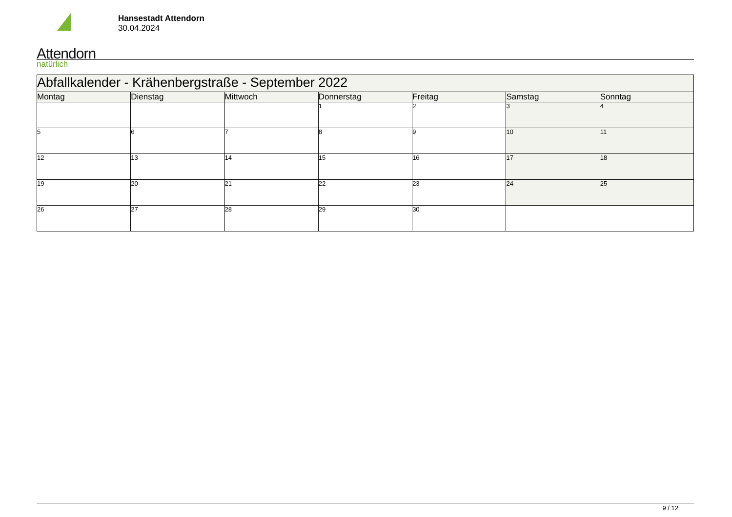Attendorn natürlich
Hansestadt Attendorn
30.04.2024
| Abfallkalender - Krähenbergstraße - September 2022 | | | | | | |
| Montag | Dienstag | Mittwoch | Donnerstag | Freitag | Samstag | Sonntag |
| | | | 1 | 2 | 3 | 4 |
| 5 | 6 | 7 | 8 | 9 | 10 | 11 |
| 12 | 13 | 14 | 15 | 16 | 17 | 18 |
| 19 | 20 | 21 | 22 | 23 | 24 | 25 |
| 26 | 27 | 28 | 29 | 30 | | |
9 / 12